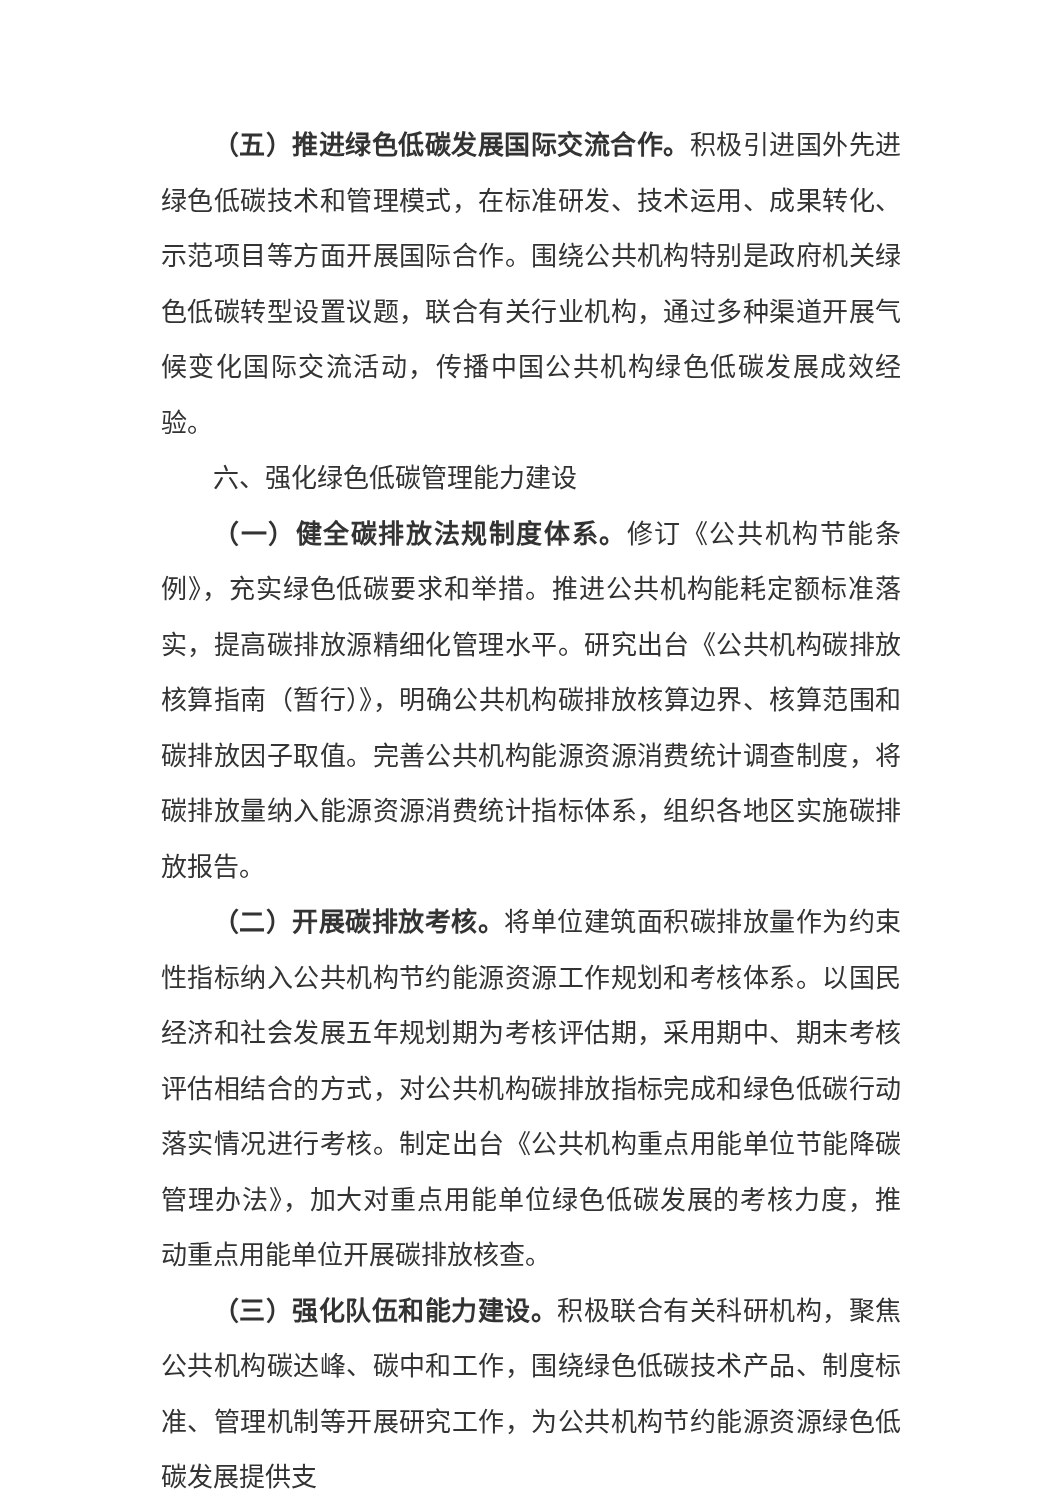（五）推进绿色低碳发展国际交流合作。积极引进国外先进绿色低碳技术和管理模式，在标准研发、技术运用、成果转化、示范项目等方面开展国际合作。围绕公共机构特别是政府机关绿色低碳转型设置议题，联合有关行业机构，通过多种渠道开展气候变化国际交流活动，传播中国公共机构绿色低碳发展成效经验。
六、强化绿色低碳管理能力建设
（一）健全碳排放法规制度体系。修订《公共机构节能条例》，充实绿色低碳要求和举措。推进公共机构能耗定额标准落实，提高碳排放源精细化管理水平。研究出台《公共机构碳排放核算指南（暂行）》，明确公共机构碳排放核算边界、核算范围和碳排放因子取值。完善公共机构能源资源消费统计调查制度，将碳排放量纳入能源资源消费统计指标体系，组织各地区实施碳排放报告。
（二）开展碳排放考核。将单位建筑面积碳排放量作为约束性指标纳入公共机构节约能源资源工作规划和考核体系。以国民经济和社会发展五年规划期为考核评估期，采用期中、期末考核评估相结合的方式，对公共机构碳排放指标完成和绿色低碳行动落实情况进行考核。制定出台《公共机构重点用能单位节能降碳管理办法》，加大对重点用能单位绿色低碳发展的考核力度，推动重点用能单位开展碳排放核查。
（三）强化队伍和能力建设。积极联合有关科研机构，聚焦公共机构碳达峰、碳中和工作，围绕绿色低碳技术产品、制度标准、管理机制等开展研究工作，为公共机构节约能源资源绿色低碳发展提供支